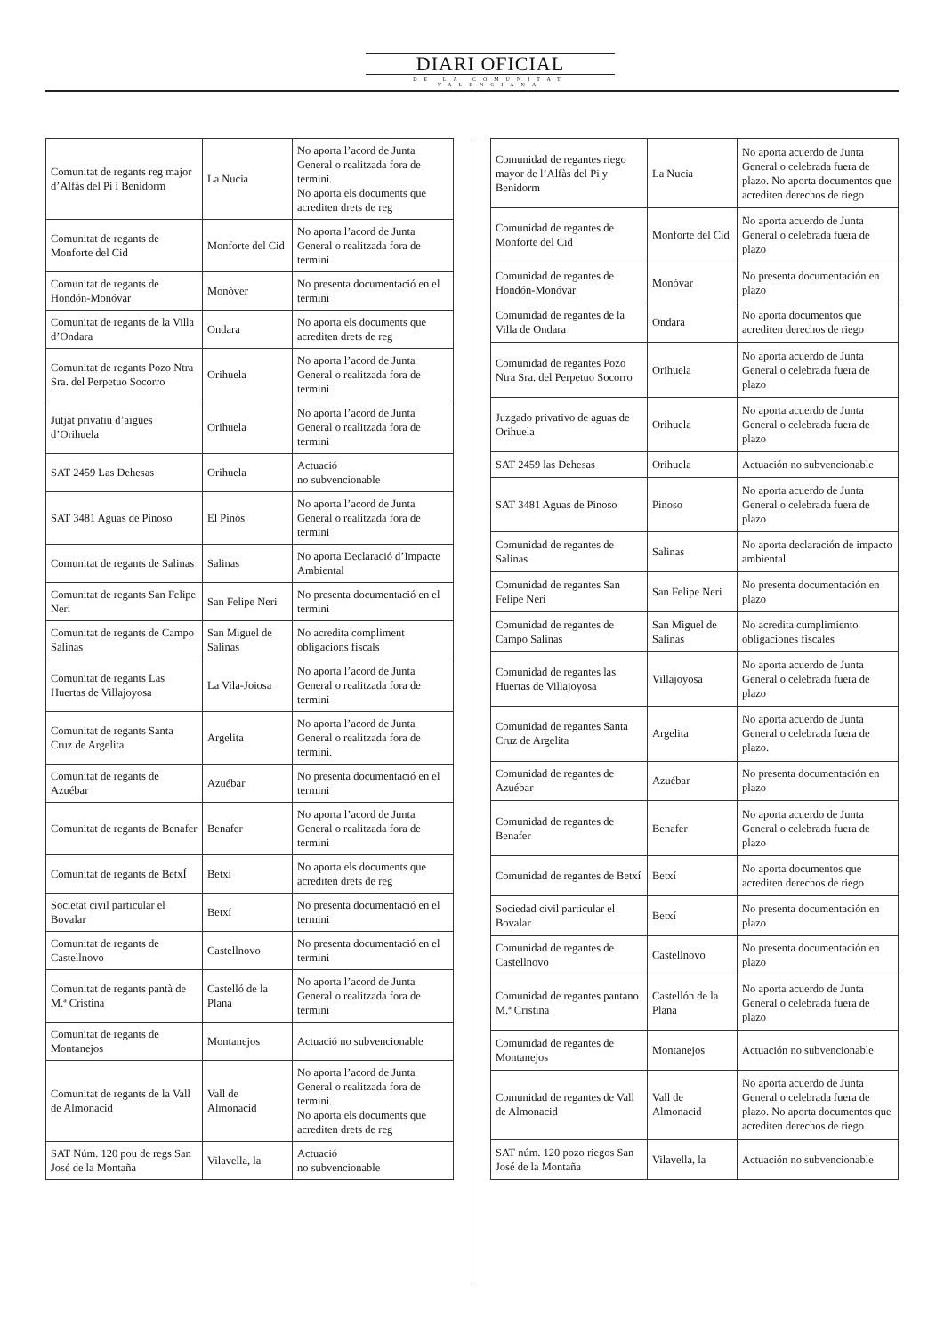DIARI OFICIAL
DE LA COMUNITAT VALENCIANA
| Comunitat de regants reg major d’Alfàs del Pi i Benidorm | La Nucia | No aporta l’acord de Junta General o realitzada fora de termini. No aporta els documents que acrediten drets de reg |
| Comunitat de regants de Monforte del Cid | Monforte del Cid | No aporta l’acord de Junta General o realitzada fora de termini |
| Comunitat de regants de Hondón-Monóvar | Monòver | No presenta documentació en el termini |
| Comunitat de regants de la Villa d’Ondara | Ondara | No aporta els documents que acrediten drets de reg |
| Comunitat de regants Pozo Ntra Sra. del Perpetuo Socorro | Orihuela | No aporta l’acord de Junta General o realitzada fora de termini |
| Jutjat privatiu d’aigües d’Orihuela | Orihuela | No aporta l’acord de Junta General o realitzada fora de termini |
| SAT 2459 Las Dehesas | Orihuela | Actuació no subvencionable |
| SAT 3481 Aguas de Pinoso | El Pinós | No aporta l’acord de Junta General o realitzada fora de termini |
| Comunitat de regants de Salinas | Salinas | No aporta Declaració d’Impacte Ambiental |
| Comunitat de regants San Felipe Neri | San Felipe Neri | No presenta documentació en el termini |
| Comunitat de regants de Campo Salinas | San Miguel de Salinas | No acredita compliment obligacions fiscals |
| Comunitat de regants Las Huertas de Villajoyosa | La Vila-Joiosa | No aporta l’acord de Junta General o realitzada fora de termini |
| Comunitat de regants Santa Cruz de Argelita | Argelita | No aporta l’acord de Junta General o realitzada fora de termini. |
| Comunitat de regants de Azuébar | Azuébar | No presenta documentació en el termini |
| Comunitat de regants de Benafer | Benafer | No aporta l’acord de Junta General o realitzada fora de termini |
| Comunitat de regants de BetxÍ | Betxí | No aporta els documents que acrediten drets de reg |
| Societat civil particular el Bovalar | Betxí | No presenta documentació en el termini |
| Comunitat de regants de Castellnovo | Castellnovo | No presenta documentació en el termini |
| Comunitat de regants pantà de M.ª Cristina | Castelló de la Plana | No aporta l’acord de Junta General o realitzada fora de termini |
| Comunitat de regants de Montanejos | Montanejos | Actuació no subvencionable |
| Comunitat de regants de la Vall de Almonacid | Vall de Almonacid | No aporta l’acord de Junta General o realitzada fora de termini. No aporta els documents que acrediten drets de reg |
| SAT Núm. 120 pou de regs San José de la Montaña | Vilavella, la | Actuació no subvencionable |
| Comunidad de regantes riego mayor de l’Alfàs del Pi y Benidorm | La Nucia | No aporta acuerdo de Junta General o celebrada fuera de plazo. No aporta documentos que acrediten derechos de riego |
| Comunidad de regantes de Monforte del Cid | Monforte del Cid | No aporta acuerdo de Junta General o celebrada fuera de plazo |
| Comunidad de regantes de Hondón-Monóvar | Monóvar | No presenta documentación en plazo |
| Comunidad de regantes de la Villa de Ondara | Ondara | No aporta documentos que acrediten derechos de riego |
| Comunidad de regantes Pozo Ntra Sra. del Perpetuo Socorro | Orihuela | No aporta acuerdo de Junta General o celebrada fuera de plazo |
| Juzgado privativo de aguas de Orihuela | Orihuela | No aporta acuerdo de Junta General o celebrada fuera de plazo |
| SAT 2459 las Dehesas | Orihuela | Actuación no subvencionable |
| SAT 3481 Aguas de Pinoso | Pinoso | No aporta acuerdo de Junta General o celebrada fuera de plazo |
| Comunidad de regantes de Salinas | Salinas | No aporta declaración de impacto ambiental |
| Comunidad de regantes San Felipe Neri | San Felipe Neri | No presenta documentación en plazo |
| Comunidad de regantes de Campo Salinas | San Miguel de Salinas | No acredita cumplimiento obligaciones fiscales |
| Comunidad de regantes las Huertas de Villajoyosa | Villajoyosa | No aporta acuerdo de Junta General o celebrada fuera de plazo |
| Comunidad de regantes Santa Cruz de Argelita | Argelita | No aporta acuerdo de Junta General o celebrada fuera de plazo. |
| Comunidad de regantes de Azuébar | Azuébar | No presenta documentación en plazo |
| Comunidad de regantes de Benafer | Benafer | No aporta acuerdo de Junta General o celebrada fuera de plazo |
| Comunidad de regantes de Betxí | Betxí | No aporta documentos que acrediten derechos de riego |
| Sociedad civil particular el Bovalar | Betxí | No presenta documentación en plazo |
| Comunidad de regantes de Castellnovo | Castellnovo | No presenta documentación en plazo |
| Comunidad de regantes pantano M.ª Cristina | Castellón de la Plana | No aporta acuerdo de Junta General o celebrada fuera de plazo |
| Comunidad de regantes de Montanejos | Montanejos | Actuación no subvencionable |
| Comunidad de regantes de Vall de Almonacid | Vall de Almonacid | No aporta acuerdo de Junta General o celebrada fuera de plazo. No aporta documentos que acrediten derechos de riego |
| SAT núm. 120 pozo riegos San José de la Montaña | Vilavella, la | Actuación no subvencionable |